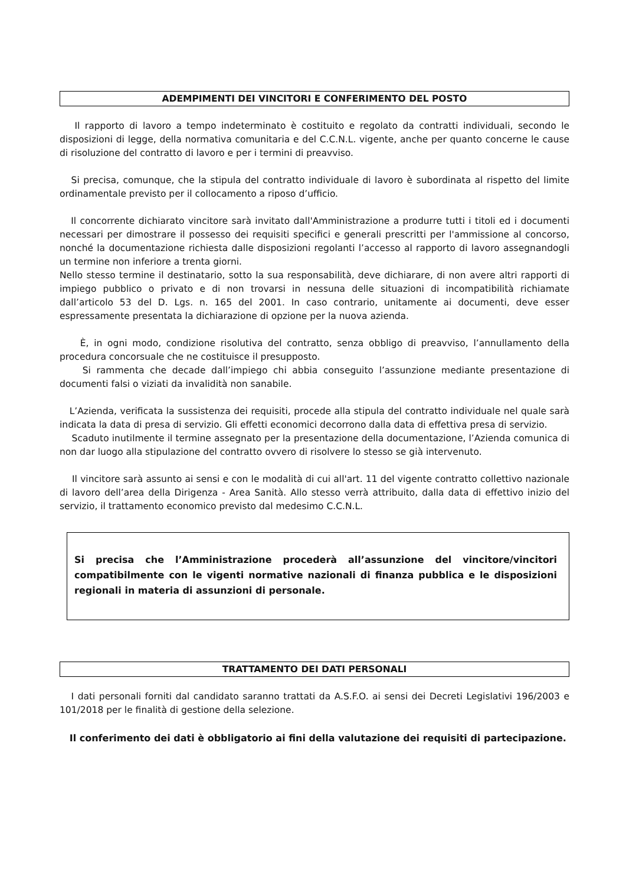ADEMPIMENTI DEI VINCITORI E CONFERIMENTO DEL POSTO
Il rapporto di lavoro a tempo indeterminato è costituito e regolato da contratti individuali, secondo le disposizioni di legge, della normativa comunitaria e del C.C.N.L. vigente, anche per quanto concerne le cause di risoluzione del contratto di lavoro e per i termini di preavviso.
Si precisa, comunque, che la stipula del contratto individuale di lavoro è subordinata al rispetto del limite ordinamentale previsto per il collocamento a riposo d’ufficio.
Il concorrente dichiarato vincitore sarà invitato dall'Amministrazione a produrre tutti i titoli ed i documenti necessari per dimostrare il possesso dei requisiti specifici e generali prescritti per l'ammissione al concorso, nonché la documentazione richiesta dalle disposizioni regolanti l’accesso al rapporto di lavoro assegnandogli un termine non inferiore a trenta giorni.
Nello stesso termine il destinatario, sotto la sua responsabilità, deve dichiarare, di non avere altri rapporti di impiego pubblico o privato e di non trovarsi in nessuna delle situazioni di incompatibilità richiamate dall’articolo 53 del D. Lgs. n. 165 del 2001. In caso contrario, unitamente ai documenti, deve esser espressamente presentata la dichiarazione di opzione per la nuova azienda.
È, in ogni modo, condizione risolutiva del contratto, senza obbligo di preavviso, l’annullamento della procedura concorsuale che ne costituisce il presupposto.
Si rammenta che decade dall’impiego chi abbia conseguito l’assunzione mediante presentazione di documenti falsi o viziati da invalidità non sanabile.
L’Azienda, verificata la sussistenza dei requisiti, procede alla stipula del contratto individuale nel quale sarà indicata la data di presa di servizio. Gli effetti economici decorrono dalla data di effettiva presa di servizio.
Scaduto inutilmente il termine assegnato per la presentazione della documentazione, l’Azienda comunica di non dar luogo alla stipulazione del contratto ovvero di risolvere lo stesso se già intervenuto.
Il vincitore sarà assunto ai sensi e con le modalità di cui all'art. 11 del vigente contratto collettivo nazionale di lavoro dell’area della Dirigenza - Area Sanità. Allo stesso verrà attribuito, dalla data di effettivo inizio del servizio, il trattamento economico previsto dal medesimo C.C.N.L.
Si precisa che l’Amministrazione procederà all’assunzione del vincitore/vincitori compatibilmente con le vigenti normative nazionali di finanza pubblica e le disposizioni regionali in materia di assunzioni di personale.
TRATTAMENTO DEI DATI PERSONALI
I dati personali forniti dal candidato saranno trattati da A.S.F.O. ai sensi dei Decreti Legislativi 196/2003 e 101/2018 per le finalità di gestione della selezione.
Il conferimento dei dati è obbligatorio ai fini della valutazione dei requisiti di partecipazione.